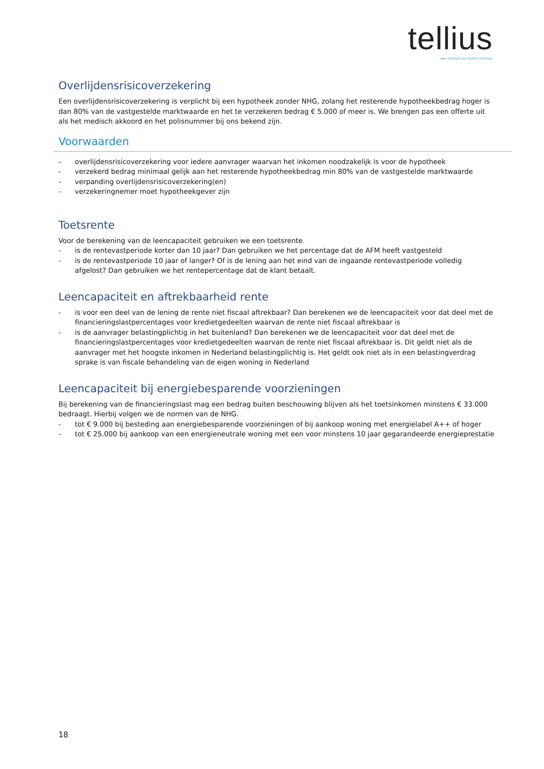tellius
een initiatief van Syntrus Achmea
Overlijdensrisicoverzekering
Een overlijdensrisicoverzekering is verplicht bij een hypotheek zonder NHG, zolang het resterende hypotheekbedrag hoger is dan 80% van de vastgestelde marktwaarde en het te verzekeren bedrag € 5.000 of meer is. We brengen pas een offerte uit als het medisch akkoord en het polisnummer bij ons bekend zijn.
Voorwaarden
- overlijdensrisicoverzekering voor iedere aanvrager waarvan het inkomen noodzakelijk is voor de hypotheek
- verzekerd bedrag minimaal gelijk aan het resterende hypotheekbedrag min 80% van de vastgestelde marktwaarde
- verpanding overlijdensrisicoverzekering(en)
- verzekeringnemer moet hypotheekgever zijn
Toetsrente
Voor de berekening van de leencapaciteit gebruiken we een toetsrente.
- is de rentevastperiode korter dan 10 jaar? Dan gebruiken we het percentage dat de AFM heeft vastgesteld
- is de rentevastperiode 10 jaar of langer? Of is de lening aan het eind van de ingaande rentevastperiode volledig afgelost? Dan gebruiken we het rentepercentage dat de klant betaalt.
Leencapaciteit en aftrekbaarheid rente
- is voor een deel van de lening de rente niet fiscaal aftrekbaar? Dan berekenen we de leencapaciteit voor dat deel met de financieringslastpercentages voor kredietgedeelten waarvan de rente niet fiscaal aftrekbaar is
- is de aanvrager belastingplichtig in het buitenland? Dan berekenen we de leencapaciteit voor dat deel met de financieringslastpercentages voor kredietgedeelten waarvan de rente niet fiscaal aftrekbaar is. Dit geldt niet als de aanvrager met het hoogste inkomen in Nederland belastingplichtig is. Het geldt ook niet als in een belastingverdrag sprake is van fiscale behandeling van de eigen woning in Nederland
Leencapaciteit bij energiebesparende voorzieningen
Bij berekening van de financieringslast mag een bedrag buiten beschouwing blijven als het toetsinkomen minstens € 33.000 bedraagt. Hierbij volgen we de normen van de NHG.
- tot € 9.000 bij besteding aan energiebesparende voorzieningen of bij aankoop woning met energielabel A++ of hoger
- tot € 25.000 bij aankoop van een energieneutrale woning met een voor minstens 10 jaar gegarandeerde energieprestatie
18